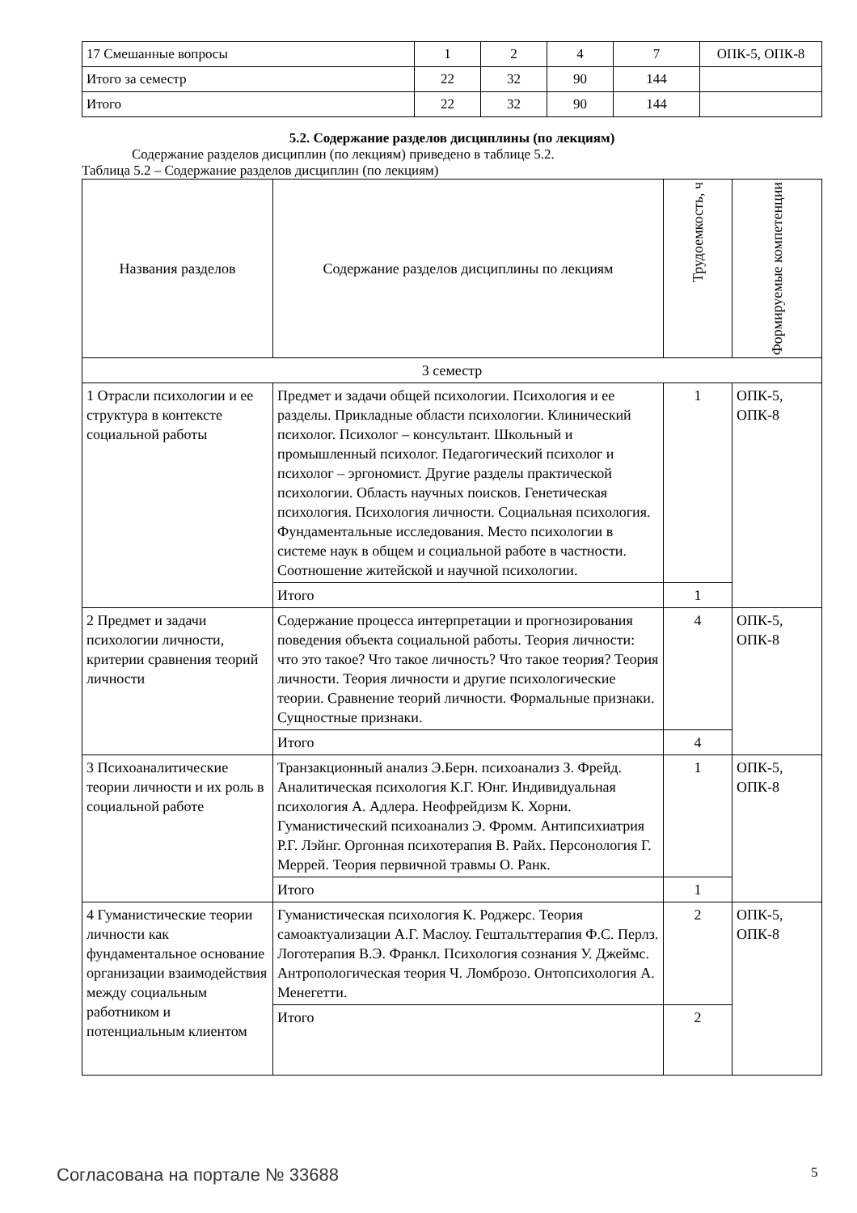| 17 Смешанные вопросы | 1 | 2 | 4 | 7 | ОПК-5, ОПК-8 |
| Итого за семестр | 22 | 32 | 90 | 144 | |
| Итого | 22 | 32 | 90 | 144 | |
5.2. Содержание разделов дисциплины (по лекциям)
Содержание разделов дисциплин (по лекциям) приведено в таблице 5.2.
Таблица 5.2 – Содержание разделов дисциплин (по лекциям)
| Названия разделов | Содержание разделов дисциплины по лекциям | Трудоемкость, ч | Формируемые компетенции |
| --- | --- | --- | --- |
| 3 семестр | | | |
| 1 Отрасли психологии и ее структура в контексте социальной работы | Предмет и задачи общей психологии. Психология и ее разделы. Прикладные области психологии. Клинический психолог. Психолог – консультант. Школьный и промышленный психолог. Педагогический психолог и психолог – эргономист. Другие разделы практической психологии. Область научных поисков. Генетическая психология. Психология личности. Социальная психология. Фундаментальные исследования. Место психологии в системе наук в общем и социальной работе в частности. Соотношение житейской и научной психологии. | 1 | ОПК-5, ОПК-8 |
| | Итого | 1 | |
| 2 Предмет и задачи психологии личности, критерии сравнения теорий личности | Содержание процесса интерпретации и прогнозирования поведения объекта социальной работы. Теория личности: что это такое? Что такое личность? Что такое теория? Теория личности. Теория личности и другие психологические теории. Сравнение теорий личности. Формальные признаки. Сущностные признаки. | 4 | ОПК-5, ОПК-8 |
| | Итого | 4 | |
| 3 Психоаналитические теории личности и их роль в социальной работе | Транзакционный анализ Э.Берн. психоанализ З. Фрейд. Аналитическая психология К.Г. Юнг. Индивидуальная психология А. Адлера. Неофрейдизм К. Хорни. Гуманистический психоанализ Э. Фромм. Антипсихиатрия Р.Г. Лэйнг. Оргонная психотерапия В. Райх. Персонология Г. Меррей. Теория первичной травмы О. Ранк. | 1 | ОПК-5, ОПК-8 |
| | Итого | 1 | |
| 4 Гуманистические теории личности как фундаментальное основание организации взаимодействия между социальным работником и потенциальным клиентом | Гуманистическая психология К. Роджерс. Теория самоактуализации А.Г. Маслоу. Гештальттерапия Ф.С. Перлз. Логотерапия В.Э. Франкл. Психология сознания У. Джеймс. Антропологическая теория Ч. Ломброзо. Онтопсихология А. Менегетти. | 2 | ОПК-5, ОПК-8 |
| | Итого | 2 | |
Согласована на портале № 33688 5